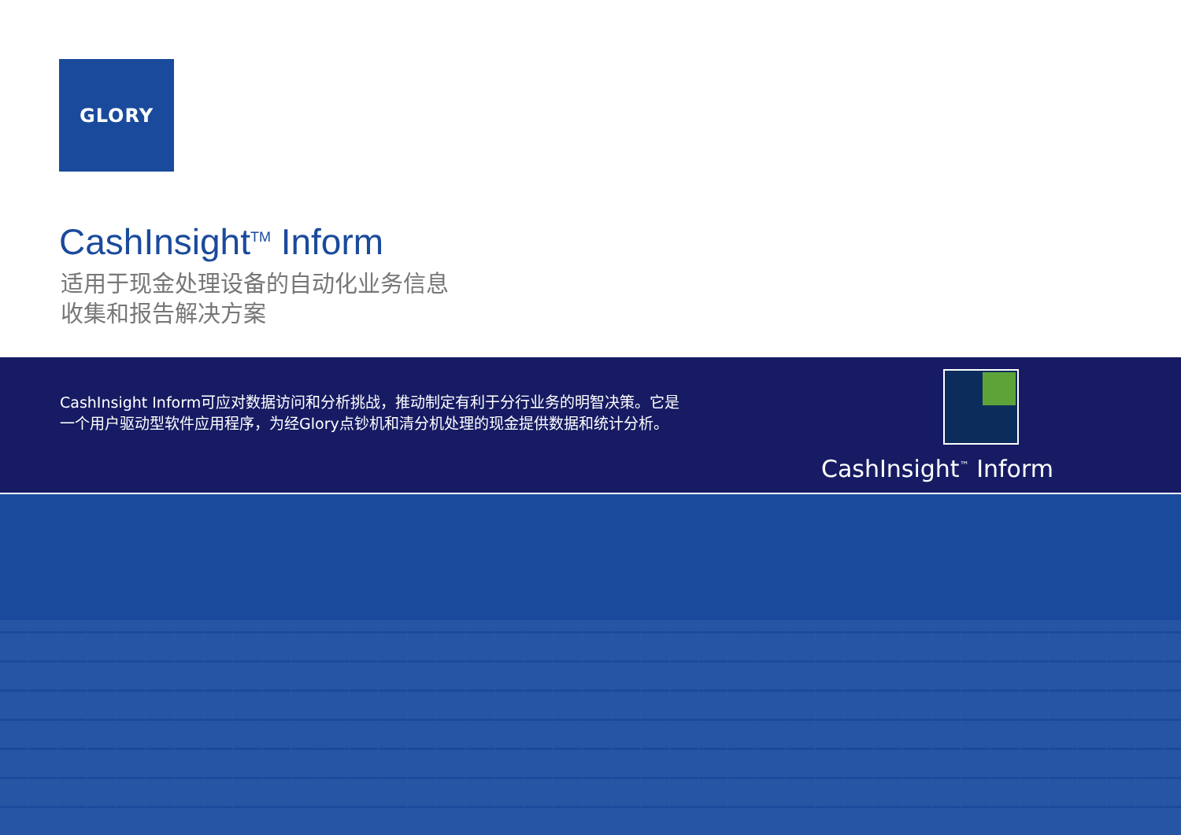GLORY
CashInsight<sup>TM</sup> Inform
适用于现金处理设备的自动化业务信息
收集和报告解决方案
CashInsight Inform可应对数据访问和分析挑战，推动制定有利于分行业务的明智决策。它是一个用户驱动型软件应用程序，为经Glory点钞机和清分机处理的现金提供数据和统计分析。
CashInsight<sup>™</sup> Inform